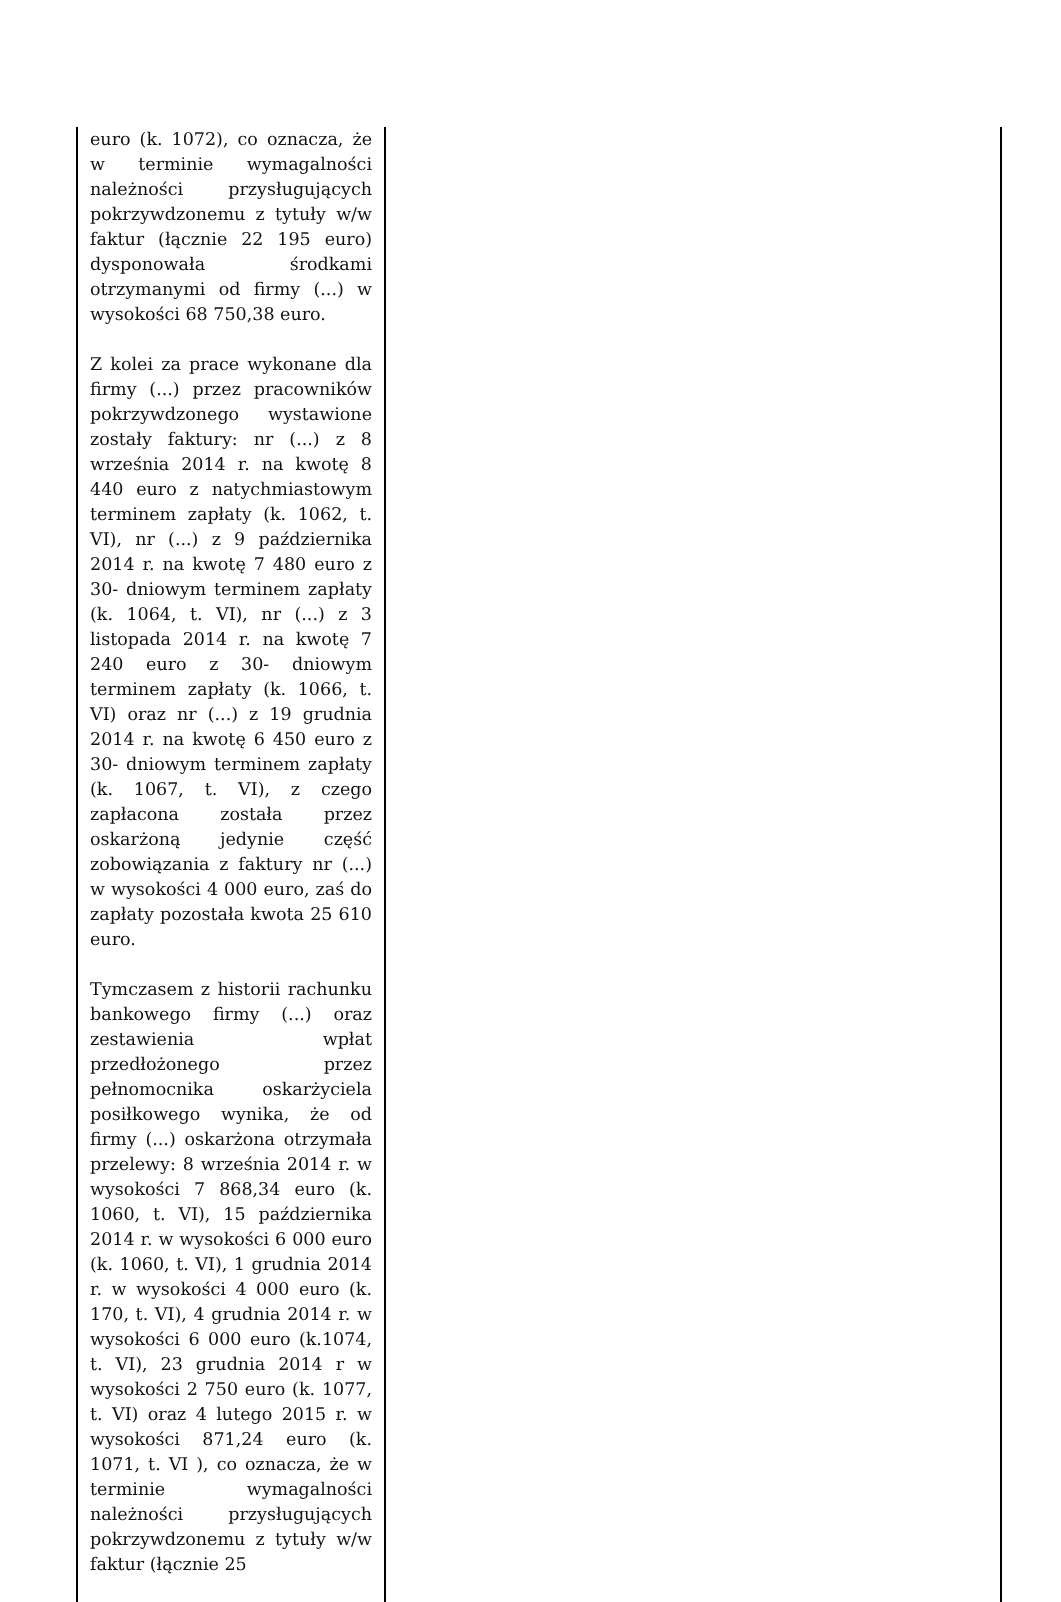| euro (k. 1072), co oznacza, że w terminie wymagalności należności przysługujących pokrzywdzonemu z tytuły w/w faktur (łącznie 22 195 euro) dysponowała środkami otrzymanymi od firmy (...) w wysokości 68 750,38 euro. Z kolei za prace wykonane dla firmy (...) przez pracowników pokrzywdzonego wystawione zostały faktury: nr (...) z 8 września 2014 r. na kwotę 8 440 euro z natychmiastowym terminem zapłaty (k. 1062, t. VI), nr (...) z 9 października 2014 r. na kwotę 7 480 euro z 30- dniowym terminem zapłaty (k. 1064, t. VI), nr (...) z 3 listopada 2014 r. na kwotę 7 240 euro z 30- dniowym terminem zapłaty (k. 1066, t. VI) oraz nr (...) z 19 grudnia 2014 r. na kwotę 6 450 euro z 30- dniowym terminem zapłaty (k. 1067, t. VI), z czego zapłacona została przez oskarżoną jedynie część zobowiązania z faktury nr (...) w wysokości 4 000 euro, zaś do zapłaty pozostała kwota 25 610 euro. Tymczasem z historii rachunku bankowego firmy (...) oraz zestawienia wpłat przedłożonego przez pełnomocnika oskarżyciela posiłkowego wynika, że od firmy (...) oskarżona otrzymała przelewy: 8 września 2014 r. w wysokości 7 868,34 euro (k. 1060, t. VI), 15 października 2014 r. w wysokości 6 000 euro (k. 1060, t. VI), 1 grudnia 2014 r. w wysokości 4 000 euro (k. 170, t. VI), 4 grudnia 2014 r. w wysokości 6 000 euro (k.1074, t. VI), 23 grudnia 2014 r w wysokości 2 750 euro (k. 1077, t. VI) oraz 4 lutego 2015 r. w wysokości 871,24 euro (k. 1071, t. VI ), co oznacza, że w terminie wymagalności należności przysługujących pokrzywdzonemu z tytuły w/w faktur (łącznie 25 | |